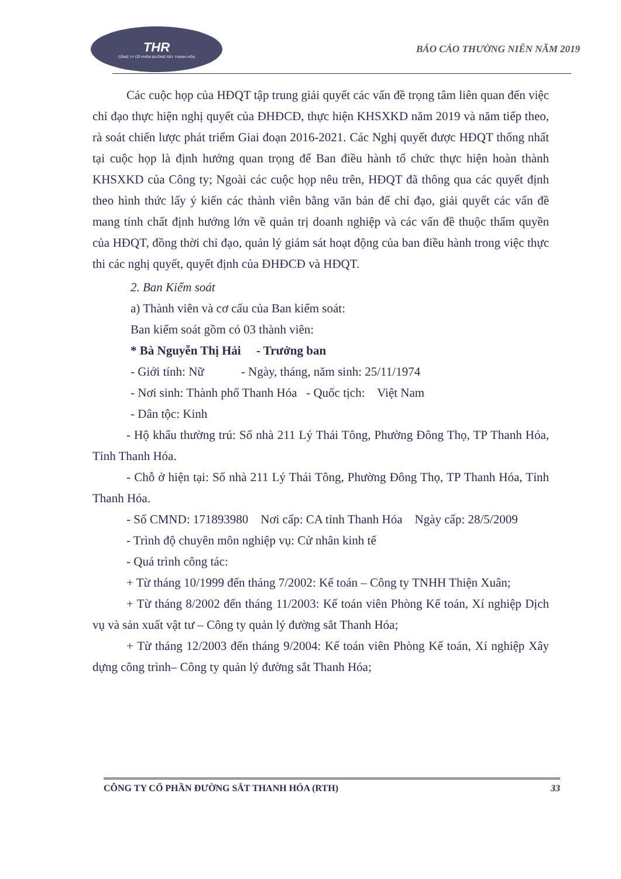THR
CÔNG TY CỔ PHẦN ĐƯỜNG SẮT THANH HÓA
BÁO CÁO THƯỜNG NIÊN NĂM 2019
Các cuộc họp của HĐQT tập trung giải quyết các vấn đề trọng tâm liên quan đến việc chỉ đạo thực hiện nghị quyết của ĐHĐCĐ, thực hiện KHSXKD năm 2019 và năm tiếp theo, rà soát chiến lược phát triểm Giai đoạn 2016-2021. Các Nghị quyết được HĐQT thống nhất tại cuộc họp là định hướng quan trọng để Ban điều hành tổ chức thực hiện hoàn thành KHSXKD của Công ty; Ngoài các cuộc họp nêu trên, HĐQT đã thông qua các quyết định theo hình thức lấy ý kiến các thành viên bằng văn bản để chỉ đạo, giải quyết các vấn đề mang tính chất định hướng lớn về quản trị doanh nghiệp và các vấn đề thuộc thẩm quyền của HĐQT, đồng thời chỉ đạo, quản lý giám sát hoạt động của ban điều hành trong việc thực thi các nghị quyết, quyết định của ĐHĐCĐ và HĐQT.
2. Ban Kiểm soát
a) Thành viên và cơ cấu của Ban kiểm soát:
Ban kiểm soát gồm có 03 thành viên:
* Bà Nguyễn Thị Hải - Trưởng ban
- Giới tính: Nữ - Ngày, tháng, năm sinh: 25/11/1974
- Nơi sinh: Thành phố Thanh Hóa - Quốc tịch: Việt Nam
- Dân tộc: Kinh
- Hộ khẩu thường trú: Số nhà 211 Lý Thái Tông, Phường Đông Thọ, TP Thanh Hóa, Tỉnh Thanh Hóa.
- Chỗ ở hiện tại: Số nhà 211 Lý Thái Tông, Phường Đông Thọ, TP Thanh Hóa, Tỉnh Thanh Hóa.
- Số CMND: 171893980 Nơi cấp: CA tỉnh Thanh Hóa Ngày cấp: 28/5/2009
- Trình độ chuyên môn nghiệp vụ: Cử nhân kinh tế
- Quá trình công tác:
+ Từ tháng 10/1999 đến tháng 7/2002: Kế toán – Công ty TNHH Thiện Xuân;
+ Từ tháng 8/2002 đến tháng 11/2003: Kế toán viên Phòng Kế toán, Xí nghiệp Dịch vụ và sản xuất vật tư – Công ty quản lý đường sắt Thanh Hóa;
+ Từ tháng 12/2003 đến tháng 9/2004: Kế toán viên Phòng Kế toán, Xí nghiệp Xây dựng công trình– Công ty quản lý đường sắt Thanh Hóa;
CÔNG TY CỔ PHẦN ĐƯỜNG SẮT THANH HÓA (RTH) 33